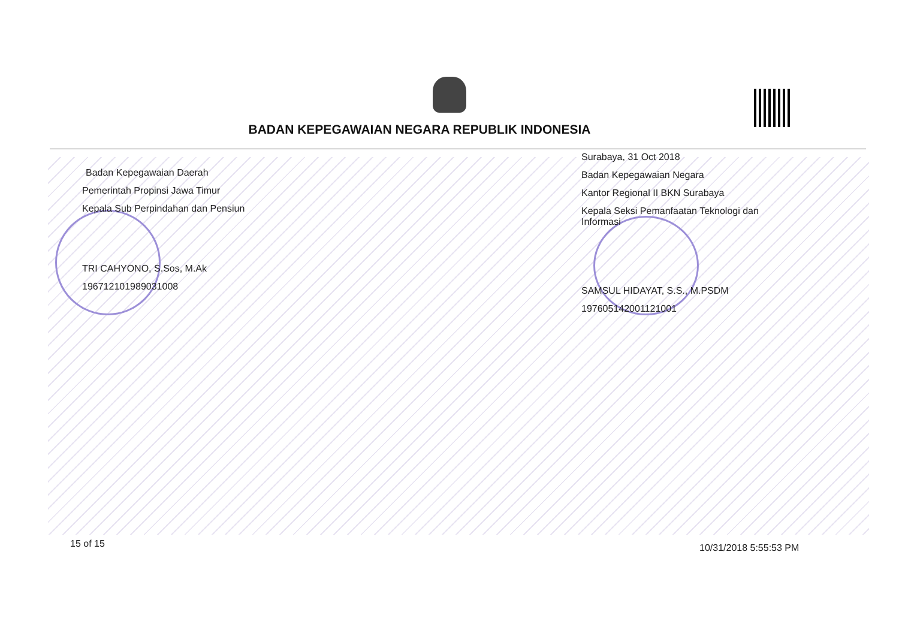BADAN KEPEGAWAIAN NEGARA REPUBLIK INDONESIA
Badan Kepegawaian Daerah
Pemerintah Propinsi Jawa Timur
Kepala Sub Perpindahan dan Pensiun
TRI CAHYONO, S.Sos, M.Ak
196712101989031008
Surabaya, 31 Oct 2018
Badan Kepegawaian Negara
Kantor Regional II BKN Surabaya
Kepala Seksi Pemanfaatan Teknologi dan Informasi
SAMSUL HIDAYAT, S.S., M.PSDM
197605142001121001
15 of 15 10/31/2018 5:55:53 PM